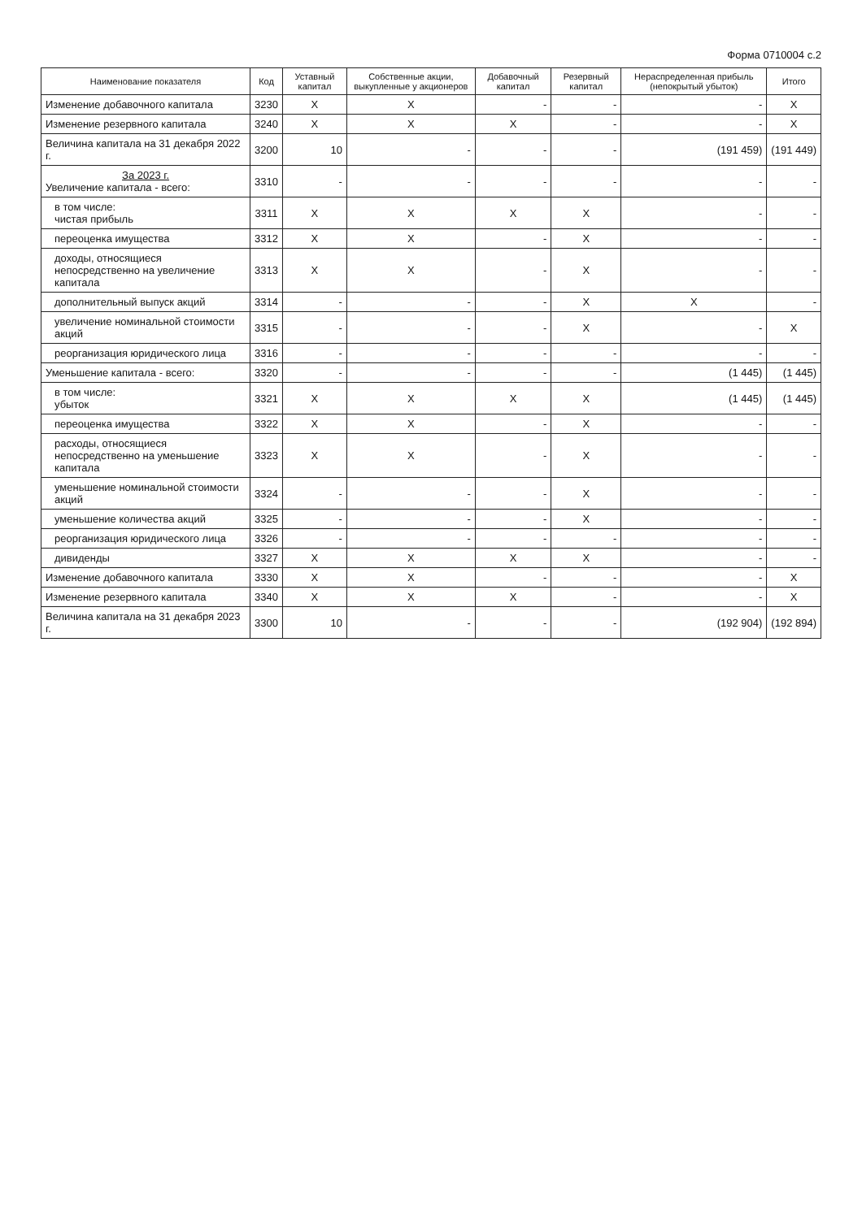Форма 0710004 с.2
| Наименование показателя | Код | Уставный капитал | Собственные акции, выкупленные у акционеров | Добавочный капитал | Резервный капитал | Нераспределенная прибыль (непокрытый убыток) | Итого |
| --- | --- | --- | --- | --- | --- | --- | --- |
| Изменение добавочного капитала | 3230 | X | X | - | - | - | X |
| Изменение резервного капитала | 3240 | X | X | X | - | - | X |
| Величина капитала на 31 декабря 2022 г. | 3200 | 10 | - | - | - | (191 459) | (191 449) |
| За 2023 г. Увеличение капитала - всего: | 3310 | - | - | - | - | - | - |
| в том числе: чистая прибыль | 3311 | X | X | X | X | - | - |
| переоценка имущества | 3312 | X | X | - | X | - | - |
| доходы, относящиеся непосредственно на увеличение капитала | 3313 | X | X | - | X | - | - |
| дополнительный выпуск акций | 3314 | - | - | - | X | X | - |
| увеличение номинальной стоимости акций | 3315 | - | - | - | X | - | X |
| реорганизация юридического лица | 3316 | - | - | - | - | - | - |
| Уменьшение капитала - всего: | 3320 | - | - | - | - | (1 445) | (1 445) |
| в том числе: убыток | 3321 | X | X | X | X | (1 445) | (1 445) |
| переоценка имущества | 3322 | X | X | - | X | - | - |
| расходы, относящиеся непосредственно на уменьшение капитала | 3323 | X | X | - | X | - | - |
| уменьшение номинальной стоимости акций | 3324 | - | - | - | X | - | - |
| уменьшение количества акций | 3325 | - | - | - | X | - | - |
| реорганизация юридического лица | 3326 | - | - | - | - | - | - |
| дивиденды | 3327 | X | X | X | X | - | - |
| Изменение добавочного капитала | 3330 | X | X | - | - | - | X |
| Изменение резервного капитала | 3340 | X | X | X | - | - | X |
| Величина капитала на 31 декабря 2023 г. | 3300 | 10 | - | - | - | (192 904) | (192 894) |